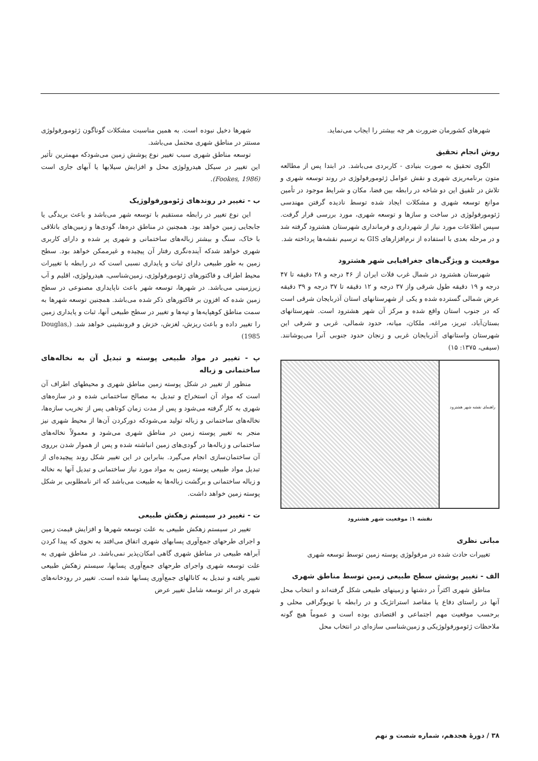شهرهای کشورمان ضرورت هر چه بیشتر را ایجاب می‌نماید.
روش انجام تحقیق
الگوی تحقیق به صورت بنیادی - کاربردی می‌باشد. در ابتدا پس از مطالعه متون برنامه‌ریزی شهری و نقش عوامل ژئومورفولوژی در روند توسعه شهری و تلاش در تلفیق این دو شاخه در رابطه بین فضا، مکان و شرایط موجود در تأمین موانع توسعه شهری و مشکلات ایجاد شده توسط نادیده گرفتن مهندسی ژئومورفولوژی در ساخت و سازها و توسعه شهری، مورد بررسی قرار گرفت. سپس اطلاعات مورد نیاز از شهرداری و فرمانداری شهرستان هشترود گرفته شد و در مرحله بعدی با استفاده از نرم‌افزارهای GIS به ترسیم نقشه‌ها پرداخته شد.
موقعیت و ویژگی‌های جغرافیایی شهر هشترود
شهرستان هشترود در شمال غرب فلات ایران از ۴۶ درجه و ۲۸ دقیقه تا ۴۷ درجه و ۱۹ دقیقه طول شرقی واز ۳۷ درجه و ۱۲ دقیقه تا ۳۷ درجه و ۳۹ دقیقه عرض شمالی گسترده شده و یکی از شهرستانهای استان آذربایجان شرقی است که در جنوب استان واقع شده و مرکز آن شهر هشترود است. شهرستانهای بستان‌آباد، تبریز، مراغه، ملکان، میانه، حدود شمالی، غربی و شرقی این شهرستان واستانهای آذربایجان غربی و زنجان حدود جنوبی آنرا می‌پوشانند. (سیفی، ۱۳۷۵: ۱۵)
راهنمای نقشه شهر هشترود
نقشه ۱: موقعیت شهر هشترود
مبانی نظری
تغییرات حادث شده در مرفولوژی پوسته زمین توسط توسعه شهری
الف - تغییر پوشش سطح طبیعی زمین توسط مناطق شهری
مناطق شهری اکثراً در دشتها و زمینهای طبیعی شکل گرفته‌اند و انتخاب محل آنها در راستای دفاع یا مقاصد استراتژیک و در رابطه با توپوگرافی محلی و برحسب موقعیت مهم اجتماعی و اقتصادی بوده است و عموماً هیچ گونه ملاحظات ژئومورفولوژیکی و زمین‌شناسی سازه‌ای در انتخاب محل
شهرها دخیل نبوده است. به همین مناسبت مشکلات گوناگون ژئومورفولوژی مستتر در مناطق شهری محتمل می‌باشد.
توسعه مناطق شهری سبب تغییر نوع پوشش زمین می‌شودکه مهمترین تأثیر این تغییر در سیکل هیدرولوژی محل و افزایش سیلابها یا آبهای جاری است (Fookes, 1986).
ب - تغییر در روندهای ژئومورفولوژیک
این نوع تغییر در رابطه مستقیم با توسعه شهر می‌باشد و باعث بریدگی یا جابجایی زمین خواهد بود. همچنین در مناطق دره‌ها، گودی‌ها و زمین‌های باتلاقی با خاک، سنگ و بیشتر زباله‌های ساختمانی و شهری پر شده و دارای کاربری شهری خواهد شدکه آینده‌نگری رفتار آن پیچیده و غیرممکن خواهد بود. سطح زمین به طور طبیعی دارای ثبات و پایداری نسبی است که در رابطه با تغییرات محیط اطراف و فاکتورهای ژئومورفولوژی، زمین‌شناسی، هیدرولوژی، اقلیم و آب زیرزمینی می‌باشد. در شهرها، توسعه شهر باعث ناپایداری مصنوعی در سطح زمین شده که افزون بر فاکتورهای ذکر شده می‌باشد. همچنین توسعه شهرها به سمت مناطق کوهپایه‌ها و تپه‌ها و تغییر در سطح طبیعی آنها، ثبات و پایداری زمین را تغییر داده و باعث ریزش، لغزش، خزش و فرونشینی خواهد شد. (Douglas, 1985)
پ - تغییر در مواد طبیعی پوسته و تبدیل آن به نخاله‌های ساختمانی و زباله
منظور از تغییر در شکل پوسته زمین مناطق شهری و محیطهای اطراف آن است که مواد آن استخراج و تبدیل به مصالح ساختمانی شده و در سازه‌های شهری به کار گرفته می‌شود و پس از مدت زمان کوتاهی پس از تخریب سازه‌ها، نخاله‌های ساختمانی و زباله تولید می‌شودکه دورکردن آن‌ها از محیط شهری نیز منجر به تغییر پوسته زمین در مناطق شهری می‌شود و معمولاً نخاله‌های ساختمانی و زباله‌ها در گودی‌های زمین انباشته شده و پس از هموار شدن برروی آن ساختمان‌سازی انجام می‌گیرد. بنابراین در این تغییر شکل روند پیچیده‌ای از تبدیل مواد طبیعی پوسته زمین به مواد مورد نیاز ساختمانی و تبدیل آنها به نخاله و زباله ساختمانی و برگشت زباله‌ها به طبیعت می‌باشد که اثر نامطلوبی بر شکل پوسته زمین خواهد داشت.
ت - تغییر در سیستم زهکش طبیعی
تغییر در سیستم زهکش طبیعی به علت توسعه شهرها و افزایش قیمت زمین و اجرای طرحهای جمع‌آوری پسابهای شهری اتفاق می‌افتد به نحوی که پیدا کردن آبراهه طبیعی در مناطق شهری گاهی امکان‌پذیر نمی‌باشد. در مناطق شهری به علت توسعه شهری واجرای طرحهای جمع‌آوری پسابها، سیستم زهکش طبیعی تغییر یافته و تبدیل به کانالهای جمع‌آوری پسابها شده است. تغییر در رودخانه‌های شهری در اثر توسعه شامل تغییر عرض
۳۸ / دورهٔ هجدهم، شماره شصت و نهم